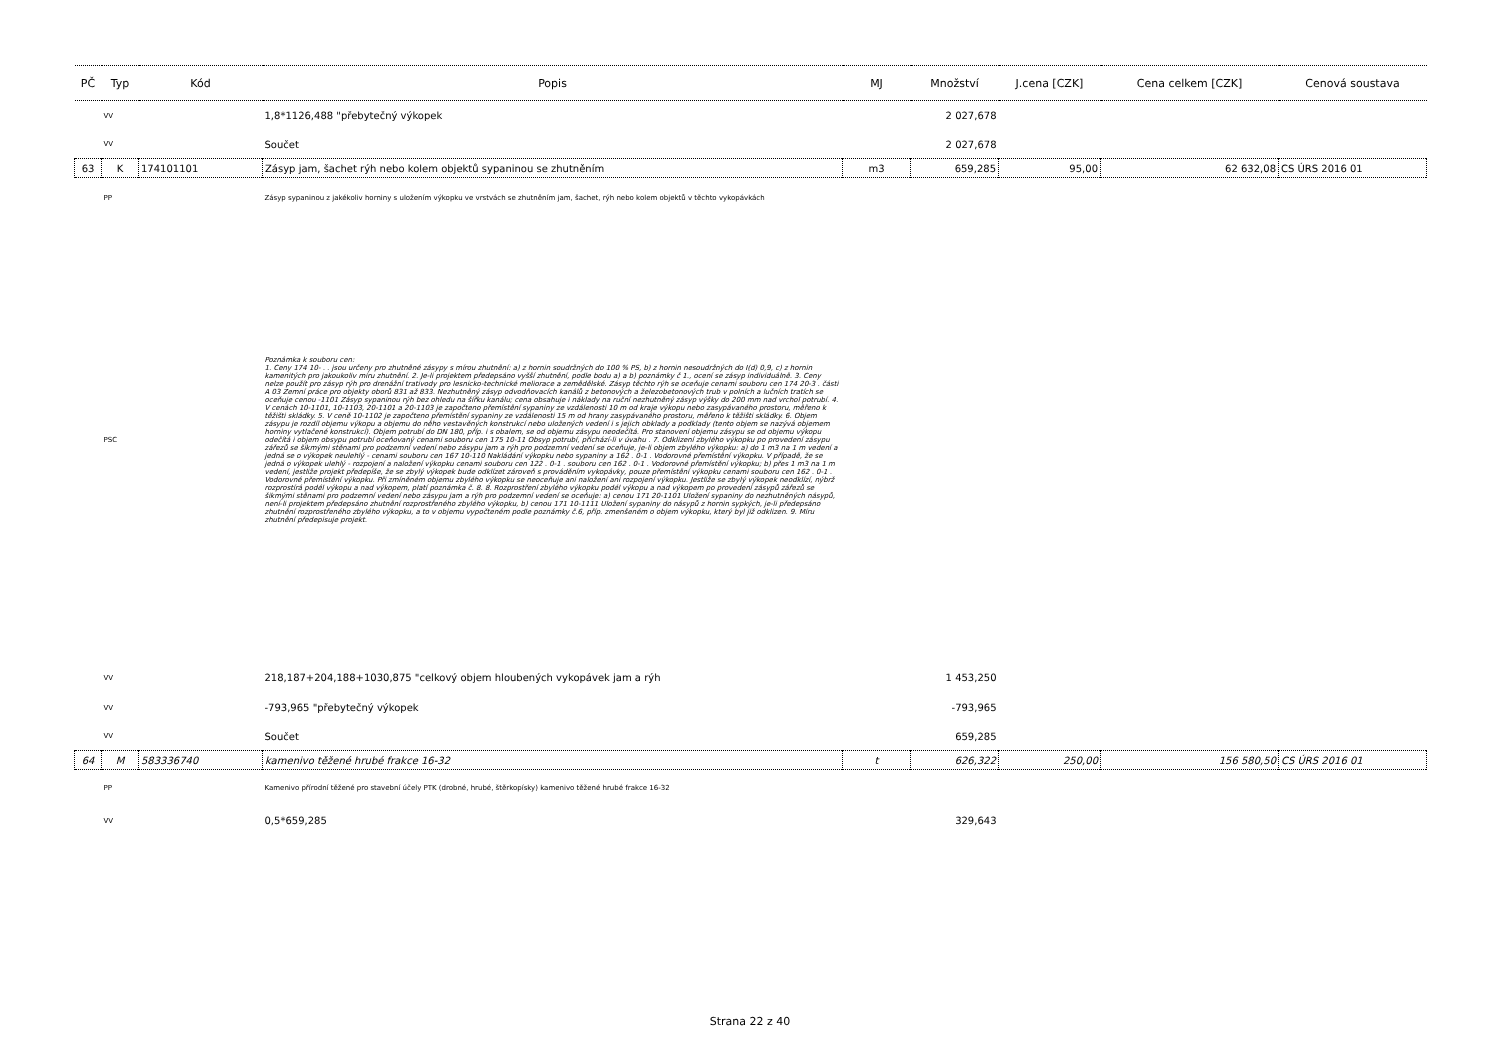| PČ | Typ | Kód | Popis | MJ | Množství | J.cena [CZK] | Cena celkem [CZK] | Cenová soustava |
| --- | --- | --- | --- | --- | --- | --- | --- | --- |
| | VV | | 1,8*1126,488 "přebytečný výkopek | | 2 027,678 | | | |
| | VV | | Součet | | 2 027,678 | | | |
| 63 | K | 174101101 | Zásyp jam, šachet rýh nebo kolem objektů sypaninou se zhutněním | m3 | 659,285 | 95,00 | 62 632,08 | CS ÚRS 2016 01 |
| | PP | | Zásyp sypaninou z jakékoliv horniny s uložením výkopku ve vrstvách se zhutněním jam, šachet, rýh nebo kolem objektů v těchto vykopávkách | | | | | |
| | PSC | | Poznámka k souboru cen: 1. Ceny 174 10- . . jsou určeny pro zhutněné zásypy s mírou zhutnění: a) z hornin soudržných do 100 % PS, b) z hornin nesoudržných do I(d) 0,9, c) z hornin kamenitých pro jakoukoliv míru zhutnění. 2. Je-li projektem předepsáno vyšší zhutnění, podle bodu a) a b) poznámky č 1., ocení se zásyp individuálně. 3. Ceny nelze použít pro zásyp rýh pro drenážní trativody pro lesnicko-technické meliorace a zemědělské. Zásyp těchto rýh se oceňuje cenami souboru cen 174 20-3 . části A 03 Zemní práce pro objekty oborů 831 až 833. Nezhutněný zásyp odvodňovacích kanálů z betonových a železobetonových trub v polních a lučních tratích se oceňuje cenou -1101 Zásyp sypaninou rýh bez ohledu na šířku kanálu; cena obsahuje i náklady na ruční nezhutněný zásyp výšky do 200 mm nad vrchol potrubí. 4. V cenách 10-1101, 10-1103, 20-1101 a 20-1103 je započteno přemístění sypaniny ze vzdálenosti 10 m od kraje výkopu nebo zasypávaného prostoru, měřeno k těžišti skládky. 5. V ceně 10-1102 je započteno přemístění sypaniny ze vzdálenosti 15 m od hrany zasypávaného prostoru, měřeno k těžišti skládky. 6. Objem zásypu je rozdíl objemu výkopu a objemu do něho vestavěných konstrukcí nebo uložených vedení i s jejich obklady a podklady (tento objem se nazývá objemem horniny vytlačené konstrukcí). Objem potrubí do DN 180, příp. i s obalem, se od objemu zásypu neodečítá. Pro stanovení objemu zásypu se od objemu výkopu odečítá i objem obsypu potrubí oceňovaný cenami souboru cen 175 10-11 Obsyp potrubí, přichází-li v úvahu . 7. Odklizení zbylého výkopku po provedení zásypu zářezů se šikmými stěnami pro podzemní vedení nebo zásypu jam a rýh pro podzemní vedení se oceňuje, je-li objem zbylého výkopku: a) do 1 m3 na 1 m vedení a jedná se o výkopek neulehlý - cenami souboru cen 167 10-110 Nakládání výkopku nebo sypaniny a 162 . 0-1 . Vodorovné přemístění výkopku. V případě, že se jedná o výkopek ulehlý - rozpojení a naložení výkopku cenami souboru cen 122 . 0-1 . souboru cen 162 . 0-1 . Vodorovné přemístění výkopku; b) přes 1 m3 na 1 m vedení, jestliže projekt předepíše, že se zbylý výkopek bude odklízet zároveň s prováděním vykopávky, pouze přemístění výkopku cenami souboru cen 162 . 0-1 . Vodorovné přemístění výkopku. Při zmíněném objemu zbylého výkopku se neoceňuje ani naložení ani rozpojení výkopku. Jestliže se zbylý výkopek neodklízí, nýbrž rozprostírá podél výkopu a nad výkopem, platí poznámka č. 8. 8. Rozprostření zbylého výkopku podél výkopu a nad výkopem po provedení zásypů zářezů se šikmými stěnami pro podzemní vedení nebo zásypu jam a rýh pro podzemní vedení se oceňuje: a) cenou 171 20-1101 Uložení sypaniny do nezhutněných násypů, není-li projektem předepsáno zhutnění rozprostřeného zbylého výkopku, b) cenou 171 10-1111 Uložení sypaniny do násypů z hornin sypkých, je-li předepsáno zhutnění rozprostřeného zbylého výkopku, a to v objemu vypočteném podle poznámky č.6, příp. zmenšeném o objem výkopku, který byl již odklizen. 9. Míru zhutnění předepisuje projekt. | | | | | |
| | VV | | 218,187+204,188+1030,875 "celkový objem hloubených vykopávek jam a rýh | | 1 453,250 | | | |
| | VV | | -793,965 "přebytečný výkopek | | -793,965 | | | |
| | VV | | Součet | | 659,285 | | | |
| 64 | M | 583336740 | kamenivo těžené hrubé frakce 16-32 | t | 626,322 | 250,00 | 156 580,50 | CS ÚRS 2016 01 |
| | PP | | Kamenivo přírodní těžené pro stavební účely PTK (drobné, hrubé, štěrkopísky) kamenivo těžené hrubé frakce 16-32 | | | | | |
| | VV | | 0,5*659,285 | | 329,643 | | | |
Strana 22 z 40